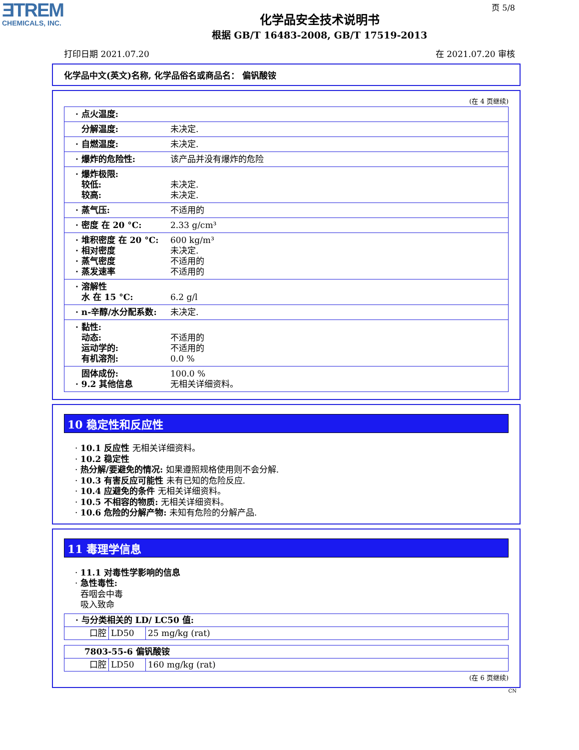ƎTREM
CHEMICALS, INC.
页 5/8
化学品安全技术说明书
根据 GB/T 16483-2008, GB/T 17519-2013
打印日期 2021.07.20 在 2021.07.20 审核
化学品中文(英文)名称, 化学品俗名或商品名： 偏钒酸铵
(在 4 页继续)
| · 点火温度: | |
| 分解温度: | 未决定. |
| · 自燃温度: | 未决定. |
| · 爆炸的危险性: | 该产品并没有爆炸的危险 |
| · 爆炸极限: 较低: 较高: | 未决定. 未决定. |
| · 蒸气压: | 不适用的 |
| · 密度 在 20 °C: | 2.33 g/cm³ |
| · 堆积密度 在 20 °C: · 相对密度 · 蒸气密度 · 蒸发速率 | 600 kg/m³ 未决定. 不适用的 不适用的 |
| · 溶解性 水 在 15 °C: | 6.2 g/l |
| · n-辛醇/水分配系数: | 未决定. |
| · 黏性: 动态: 运动学的: 有机溶剂: | 不适用的 不适用的 0.0 % |
| 固体成份: · 9.2 其他信息 | 100.0 % 无相关详细资料。 |
10 稳定性和反应性
· 10.1 反应性 无相关详细资料。
· 10.2 稳定性
· 热分解/要避免的情况: 如果遵照规格使用则不会分解.
· 10.3 有害反应可能性 未有已知的危险反应.
· 10.4 应避免的条件 无相关详细资料。
· 10.5 不相容的物质: 无相关详细资料。
· 10.6 危险的分解产物: 未知有危险的分解产品.
11 毒理学信息
· 11.1 对毒性学影响的信息
· 急性毒性:
吞咽会中毒
吸入致命
| · 与分类相关的 LD/ LC50 值: | | |
| 口腔 | LD50 | 25 mg/kg (rat) |
| 7803-55-6 偏钒酸铵 | | |
| 口腔 | LD50 | 160 mg/kg (rat) |
(在 6 页继续)
CN